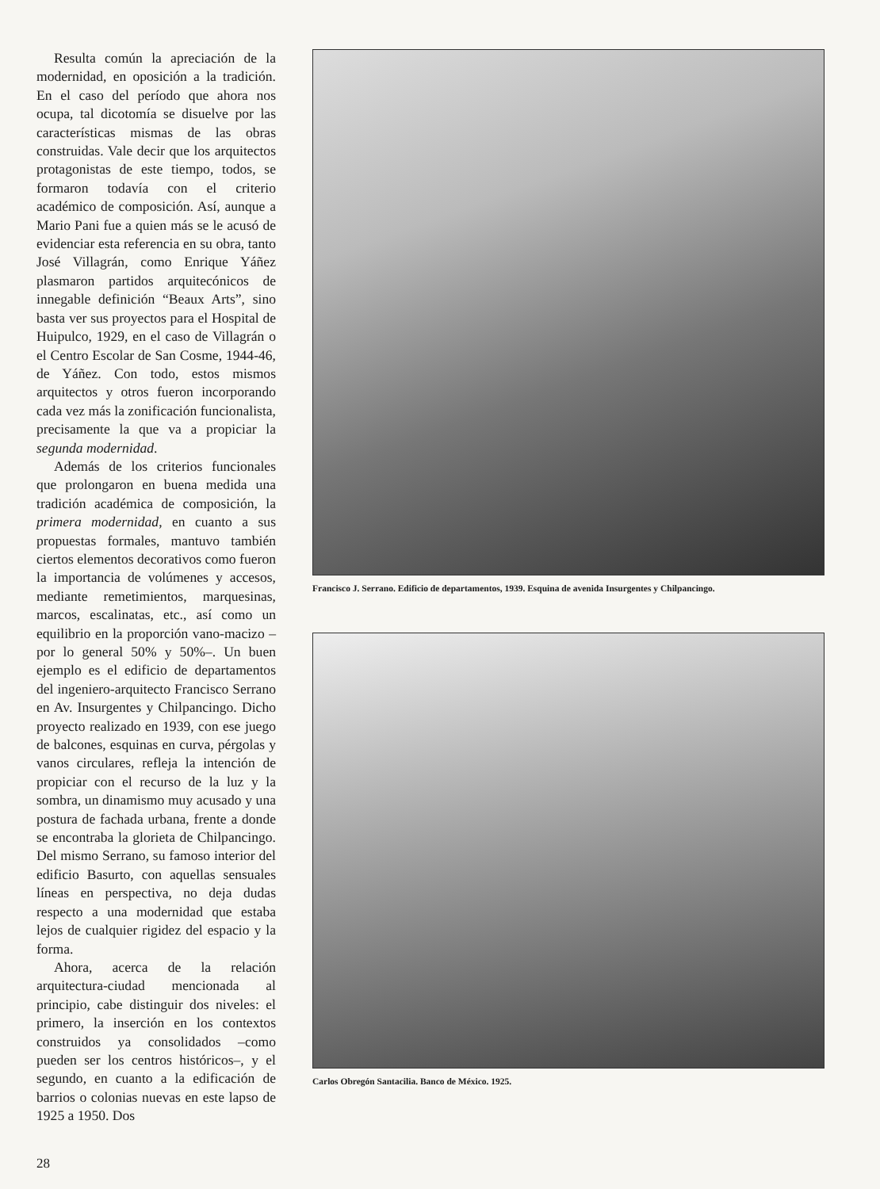Resulta común la apreciación de la modernidad, en oposición a la tradición. En el caso del período que ahora nos ocupa, tal dicotomía se disuelve por las características mismas de las obras construidas. Vale decir que los arquitectos protagonistas de este tiempo, todos, se formaron todavía con el criterio académico de composición. Así, aunque a Mario Pani fue a quien más se le acusó de evidenciar esta referencia en su obra, tanto José Villagrán, como Enrique Yáñez plasmaron partidos arquitecónicos de innegable definición “Beaux Arts”, sino basta ver sus proyectos para el Hospital de Huipulco, 1929, en el caso de Villagrán o el Centro Escolar de San Cosme, 1944-46, de Yáñez. Con todo, estos mismos arquitectos y otros fueron incorporando cada vez más la zonificación funcionalista, precisamente la que va a propiciar la segunda modernidad.
Además de los criterios funcionales que prolongaron en buena medida una tradición académica de composición, la primera modernidad, en cuanto a sus propuestas formales, mantuvo también ciertos elementos decorativos como fueron la importancia de volúmenes y accesos, mediante remetimientos, marquesinas, marcos, escalinatas, etc., así como un equilibrio en la proporción vano-macizo –por lo general 50% y 50%–. Un buen ejemplo es el edificio de departamentos del ingeniero-arquitecto Francisco Serrano en Av. Insurgentes y Chilpancingo. Dicho proyecto realizado en 1939, con ese juego de balcones, esquinas en curva, pérgolas y vanos circulares, refleja la intención de propiciar con el recurso de la luz y la sombra, un dinamismo muy acusado y una postura de fachada urbana, frente a donde se encontraba la glorieta de Chilpancingo. Del mismo Serrano, su famoso interior del edificio Basurto, con aquellas sensuales líneas en perspectiva, no deja dudas respecto a una modernidad que estaba lejos de cualquier rigidez del espacio y la forma.
Ahora, acerca de la relación arquitectura-ciudad mencionada al principio, cabe distinguir dos niveles: el primero, la inserción en los contextos construidos ya consolidados –como pueden ser los centros históricos–, y el segundo, en cuanto a la edificación de barrios o colonias nuevas en este lapso de 1925 a 1950. Dos
Francisco J. Serrano. Edificio de departamentos, 1939. Esquina de avenida Insurgentes y Chilpancingo.
Carlos Obregón Santacilia. Banco de México. 1925.
28